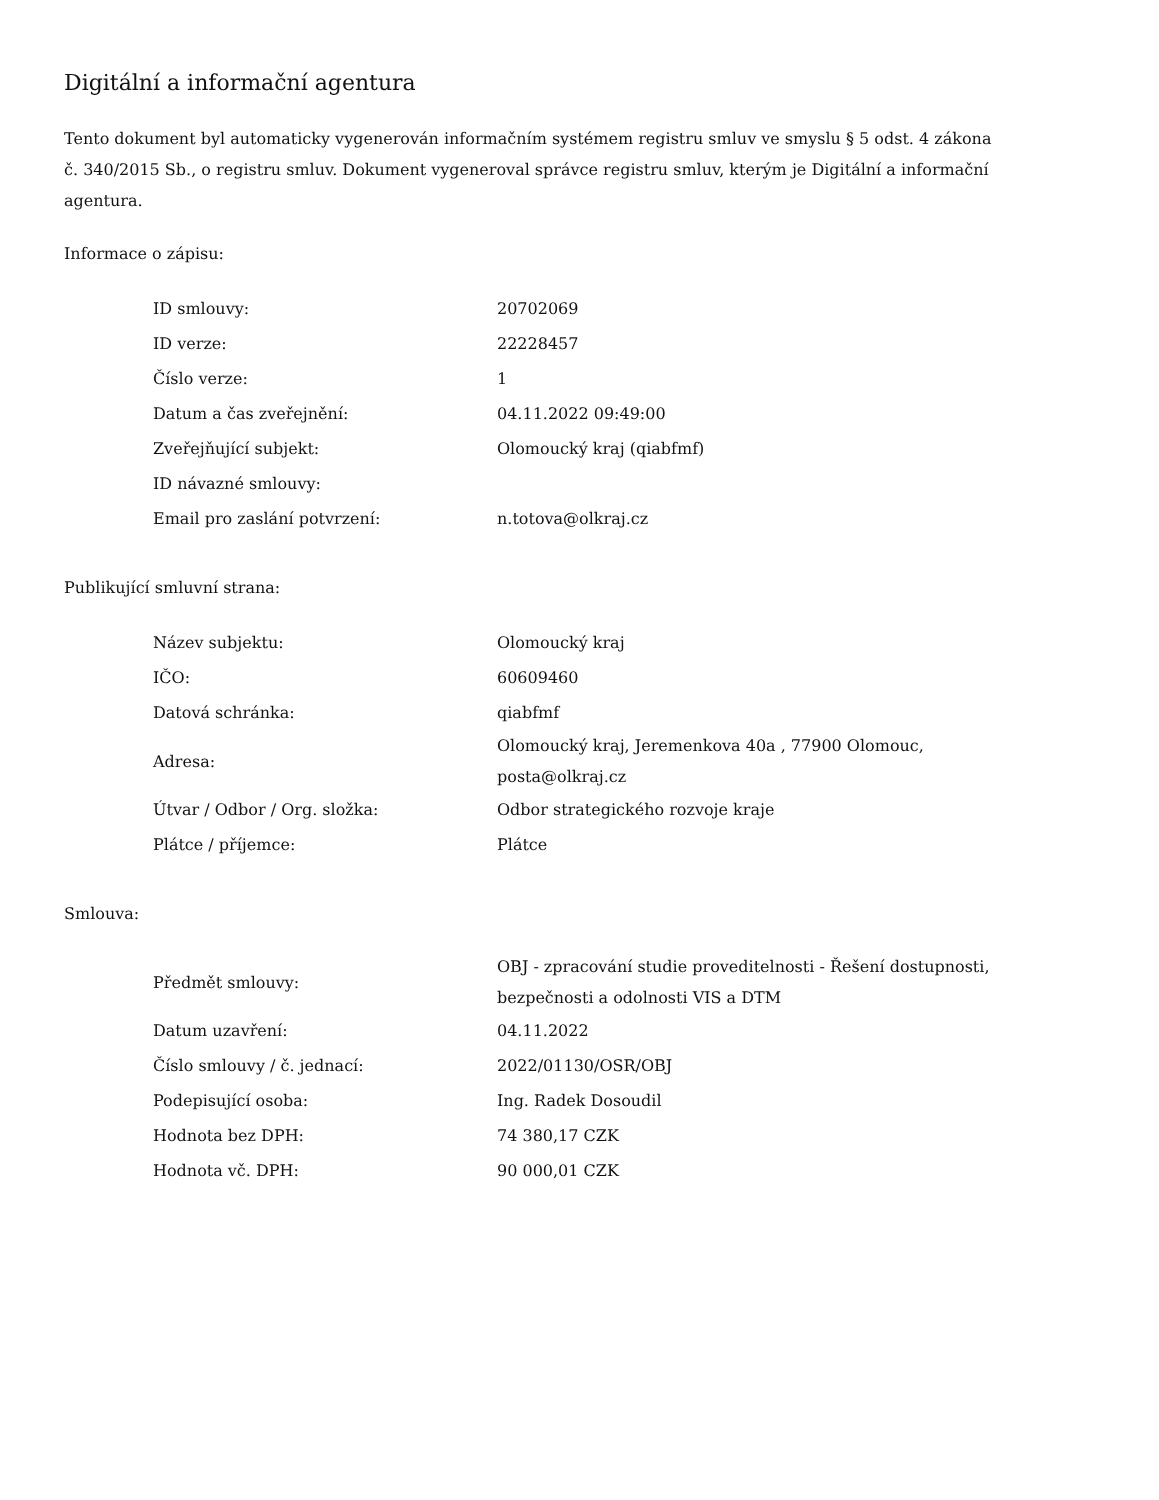Digitální a informační agentura
Tento dokument byl automaticky vygenerován informačním systémem registru smluv ve smyslu § 5 odst. 4 zákona
č. 340/2015 Sb., o registru smluv. Dokument vygeneroval správce registru smluv, kterým je Digitální a informační agentura.
Informace o zápisu:
| ID smlouvy: | 20702069 |
| ID verze: | 22228457 |
| Číslo verze: | 1 |
| Datum a čas zveřejnění: | 04.11.2022 09:49:00 |
| Zveřejňující subjekt: | Olomoucký kraj (qiabfmf) |
| ID návazné smlouvy: | |
| Email pro zaslání potvrzení: | n.totova@olkraj.cz |
Publikující smluvní strana:
| Název subjektu: | Olomoucký kraj |
| IČO: | 60609460 |
| Datová schránka: | qiabfmf |
| Adresa: | Olomoucký kraj, Jeremenkova 40a , 77900 Olomouc, posta@olkraj.cz |
| Útvar / Odbor / Org. složka: | Odbor strategického rozvoje kraje |
| Plátce / příjemce: | Plátce |
Smlouva:
| Předmět smlouvy: | OBJ - zpracování studie proveditelnosti - Řešení dostupnosti, bezpečnosti a odolnosti VIS a DTM |
| Datum uzavření: | 04.11.2022 |
| Číslo smlouvy / č. jednací: | 2022/01130/OSR/OBJ |
| Podepisující osoba: | Ing. Radek Dosoudil |
| Hodnota bez DPH: | 74 380,17 CZK |
| Hodnota vč. DPH: | 90 000,01 CZK |